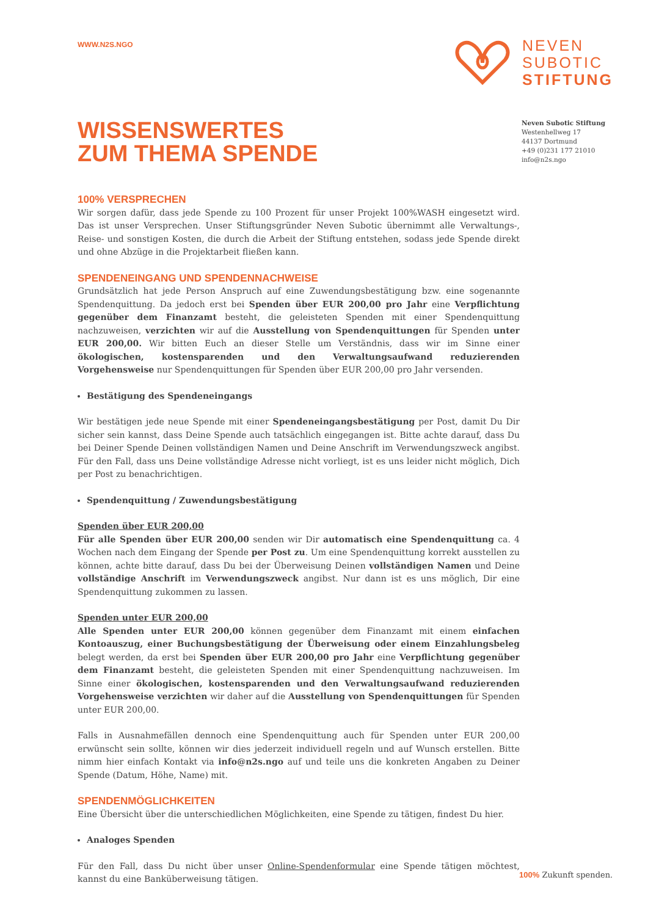WWW.N2S.NGO
NEVEN
SUBOTIC
STIFTUNG
WISSENSWERTES
ZUM THEMA SPENDE
Neven Subotic Stiftung
Westenhellweg 17
44137 Dortmund
+49 (0)231 177 21010
info@n2s.ngo
100% VERSPRECHEN
Wir sorgen dafür, dass jede Spende zu 100 Prozent für unser Projekt 100%WASH eingesetzt wird. Das ist unser Versprechen. Unser Stiftungsgründer Neven Subotic übernimmt alle Verwaltungs-, Reise- und sonstigen Kosten, die durch die Arbeit der Stiftung entstehen, sodass jede Spende direkt und ohne Abzüge in die Projektarbeit fließen kann.
SPENDENEINGANG UND SPENDENNACHWEISE
Grundsätzlich hat jede Person Anspruch auf eine Zuwendungsbestätigung bzw. eine sogenannte Spendenquittung. Da jedoch erst bei Spenden über EUR 200,00 pro Jahr eine Verpflichtung gegenüber dem Finanzamt besteht, die geleisteten Spenden mit einer Spendenquittung nachzuweisen, verzichten wir auf die Ausstellung von Spendenquittungen für Spenden unter EUR 200,00. Wir bitten Euch an dieser Stelle um Verständnis, dass wir im Sinne einer ökologischen, kostensparenden und den Verwaltungsaufwand reduzierenden Vorgehensweise nur Spendenquittungen für Spenden über EUR 200,00 pro Jahr versenden.
Bestätigung des Spendeneingangs
Wir bestätigen jede neue Spende mit einer Spendeneingangsbestätigung per Post, damit Du Dir sicher sein kannst, dass Deine Spende auch tatsächlich eingegangen ist. Bitte achte darauf, dass Du bei Deiner Spende Deinen vollständigen Namen und Deine Anschrift im Verwendungszweck angibst. Für den Fall, dass uns Deine vollständige Adresse nicht vorliegt, ist es uns leider nicht möglich, Dich per Post zu benachrichtigen.
Spendenquittung / Zuwendungsbestätigung
Spenden über EUR 200,00
Für alle Spenden über EUR 200,00 senden wir Dir automatisch eine Spendenquittung ca. 4 Wochen nach dem Eingang der Spende per Post zu. Um eine Spendenquittung korrekt ausstellen zu können, achte bitte darauf, dass Du bei der Überweisung Deinen vollständigen Namen und Deine vollständige Anschrift im Verwendungszweck angibst. Nur dann ist es uns möglich, Dir eine Spendenquittung zukommen zu lassen.
Spenden unter EUR 200,00
Alle Spenden unter EUR 200,00 können gegenüber dem Finanzamt mit einem einfachen Kontoauszug, einer Buchungsbestätigung der Überweisung oder einem Einzahlungsbeleg belegt werden, da erst bei Spenden über EUR 200,00 pro Jahr eine Verpflichtung gegenüber dem Finanzamt besteht, die geleisteten Spenden mit einer Spendenquittung nachzuweisen. Im Sinne einer ökologischen, kostensparenden und den Verwaltungsaufwand reduzierenden Vorgehensweise verzichten wir daher auf die Ausstellung von Spendenquittungen für Spenden unter EUR 200,00.
Falls in Ausnahmefällen dennoch eine Spendenquittung auch für Spenden unter EUR 200,00 erwünscht sein sollte, können wir dies jederzeit individuell regeln und auf Wunsch erstellen. Bitte nimm hier einfach Kontakt via info@n2s.ngo auf und teile uns die konkreten Angaben zu Deiner Spende (Datum, Höhe, Name) mit.
SPENDENMÖGLICHKEITEN
Eine Übersicht über die unterschiedlichen Möglichkeiten, eine Spende zu tätigen, findest Du hier.
Analoges Spenden
Für den Fall, dass Du nicht über unser Online-Spendenformular eine Spende tätigen möchtest, kannst du eine Banküberweisung tätigen.
100% Zukunft spenden.